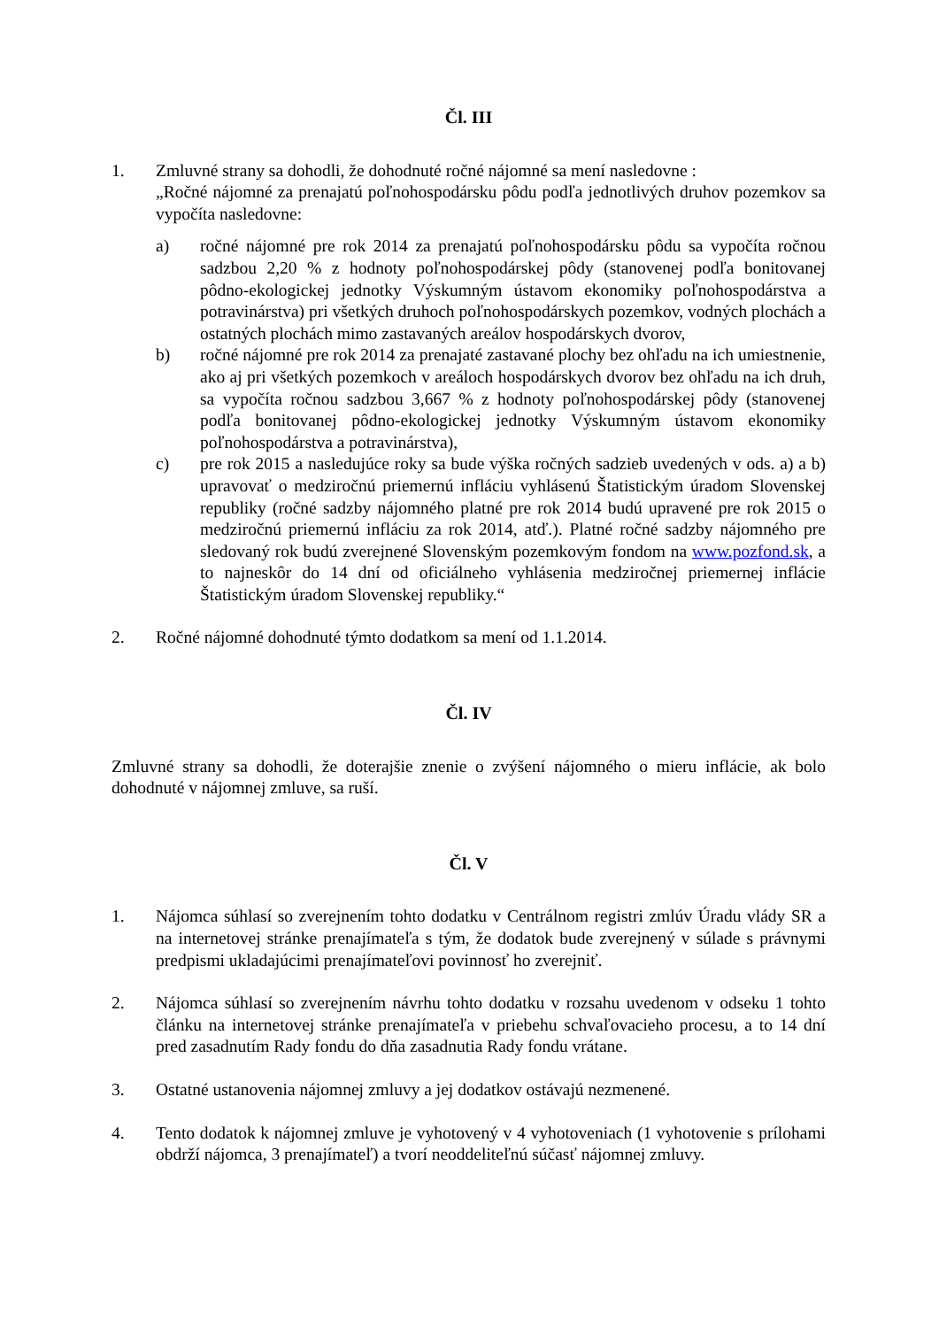Čl. III
1. Zmluvné strany sa dohodli, že dohodnuté ročné nájomné sa mení nasledovne :
„Ročné nájomné za prenajatú poľnohospodársku pôdu podľa jednotlivých druhov pozemkov sa vypočíta nasledovne:
a) ročné nájomné pre rok 2014 za prenajatú poľnohospodársku pôdu sa vypočíta ročnou sadzbou 2,20 % z hodnoty poľnohospodárskej pôdy (stanovenej podľa bonitovanej pôdno-ekologickej jednotky Výskumným ústavom ekonomiky poľnohospodárstva a potravinárstva) pri všetkých druhoch poľnohospodárskych pozemkov, vodných plochách a ostatných plochách mimo zastavaných areálov hospodárskych dvorov,
b) ročné nájomné pre rok 2014 za prenajaté zastavané plochy bez ohľadu na ich umiestnenie, ako aj pri všetkých pozemkoch v areáloch hospodárskych dvorov bez ohľadu na ich druh, sa vypočíta ročnou sadzbou 3,667 % z hodnoty poľnohospodárskej pôdy (stanovenej podľa bonitovanej pôdno-ekologickej jednotky Výskumným ústavom ekonomiky poľnohospodárstva a potravinárstva),
c) pre rok 2015 a nasledujúce roky sa bude výška ročných sadzieb uvedených v ods. a) a b) upravovať o medziročnú priemernú infláciu vyhlásenú Štatistickým úradom Slovenskej republiky (ročné sadzby nájomného platné pre rok 2014 budú upravené pre rok 2015 o medziročnú priemernú infláciu za rok 2014, atď.). Platné ročné sadzby nájomného pre sledovaný rok budú zverejnené Slovenským pozemkovým fondom na www.pozfond.sk, a to najneskôr do 14 dní od oficiálneho vyhlásenia medziročnej priemernej inflácie Štatistickým úradom Slovenskej republiky.“
2. Ročné nájomné dohodnuté týmto dodatkom sa mení od 1.1.2014.
Čl. IV
Zmluvné strany sa dohodli, že doterajšie znenie o zvýšení nájomného o mieru inflácie, ak bolo dohodnuté v nájomnej zmluve, sa ruší.
Čl. V
1. Nájomca súhlasí so zverejnením tohto dodatku v Centrálnom registri zmlúv Úradu vlády SR a na internetovej stránke prenajímateľa s tým, že dodatok bude zverejnený v súlade s právnymi predpismi ukladajúcimi prenajímateľovi povinnosť ho zverejniť.
2. Nájomca súhlasí so zverejnením návrhu tohto dodatku v rozsahu uvedenom v odseku 1 tohto článku na internetovej stránke prenajímateľa v priebehu schvaľovacieho procesu, a to 14 dní pred zasadnutím Rady fondu do dňa zasadnutia Rady fondu vrátane.
3. Ostatné ustanovenia nájomnej zmluvy a jej dodatkov ostávajú nezmenené.
4. Tento dodatok k nájomnej zmluve je vyhotovený v 4 vyhotoveniach (1 vyhotovenie s prílohami obdrží nájomca, 3 prenajímateľ) a tvorí neoddeliteľnú súčasť nájomnej zmluvy.